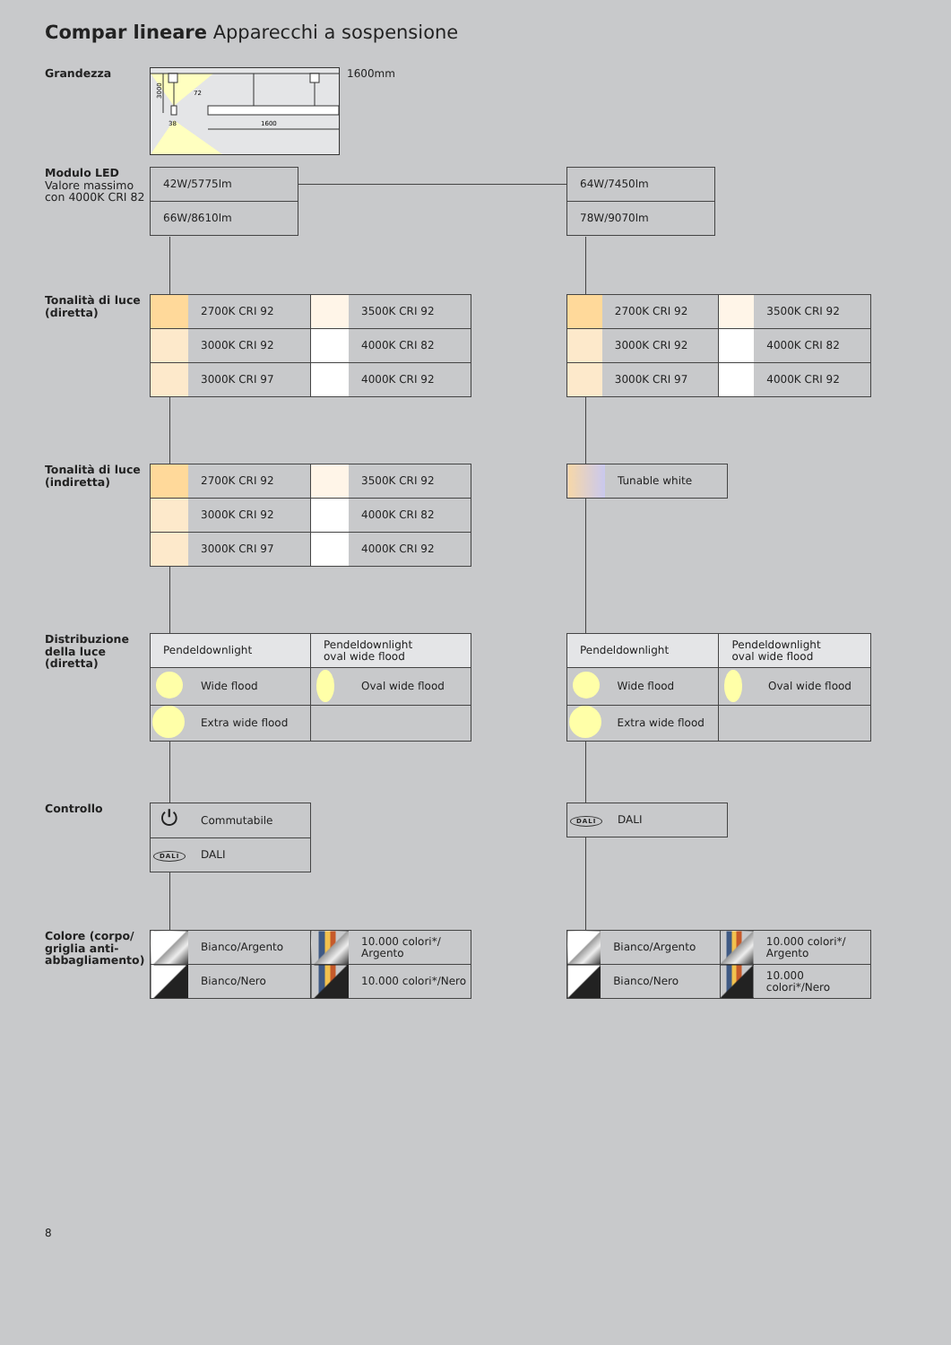Compar lineare Apparecchi a sospensione
Grandezza
3000
38
1600
72
1600mm
Modulo LED
Valore massimo
con 4000K CRI 82
| 42W/5775lm |
| 66W/8610lm |
| 64W/7450lm |
| 78W/9070lm |
Tonalità di luce (diretta)
| | 2700K CRI 92 | | 3500K CRI 92 |
| | 3000K CRI 92 | | 4000K CRI 82 |
| | 3000K CRI 97 | | 4000K CRI 92 |
| | 2700K CRI 92 | | 3500K CRI 92 |
| | 3000K CRI 92 | | 4000K CRI 82 |
| | 3000K CRI 97 | | 4000K CRI 92 |
Tonalità di luce (indiretta)
| | 2700K CRI 92 | | 3500K CRI 92 |
| | 3000K CRI 92 | | 4000K CRI 82 |
| | 3000K CRI 97 | | 4000K CRI 92 |
| | Tunable white |
Distribuzione della luce (diretta)
| Pendeldownlight | | Pendeldownlight oval wide flood | |
| | Wide flood | | Oval wide flood |
| | Extra wide flood | | |
| Pendeldownlight | | Pendeldownlight oval wide flood | |
| | Wide flood | | Oval wide flood |
| | Extra wide flood | | |
Controllo
| ⏻ | Commutabile |
| DALI | DALI |
| DALI | DALI |
Colore (corpo/ griglia anti-abbagliamento)
| | Bianco/Argento | | 10.000 colori*/ Argento |
| | Bianco/Nero | | 10.000 colori*/Nero |
| | Bianco/Argento | | 10.000 colori*/ Argento |
| | Bianco/Nero | | 10.000 colori*/Nero |
8